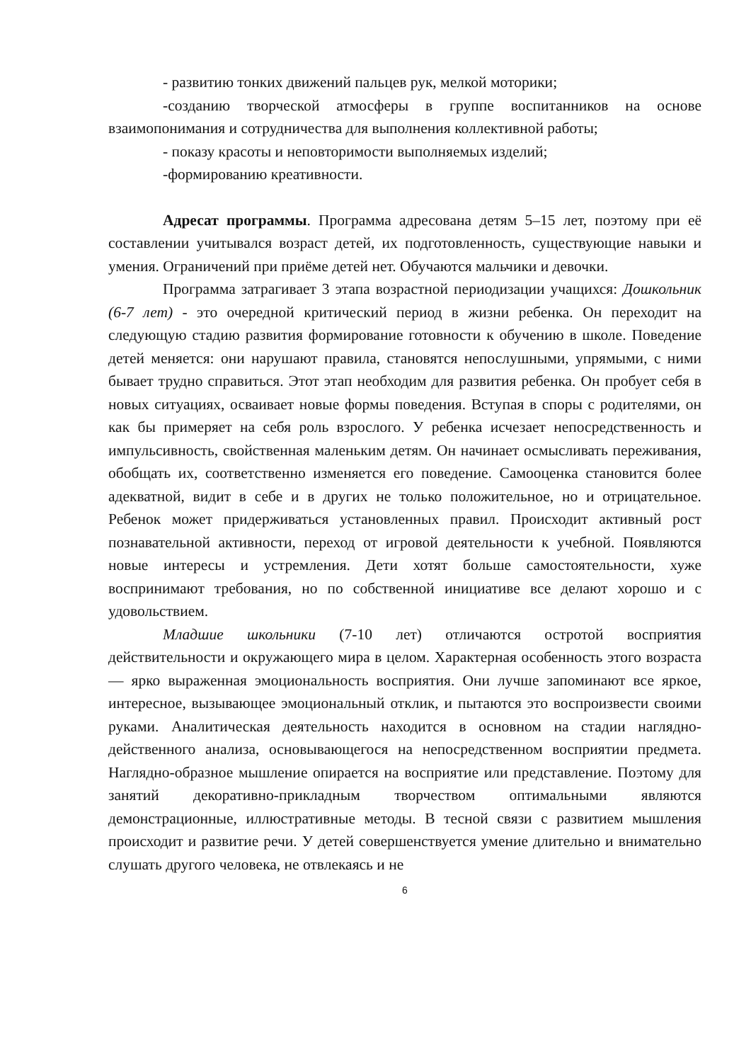- развитию тонких движений пальцев рук, мелкой моторики;
-созданию творческой атмосферы в группе воспитанников на основе взаимопонимания и сотрудничества для выполнения коллективной работы;
- показу красоты и неповторимости выполняемых изделий;
-формированию креативности.
Адресат программы. Программа адресована детям 5–15 лет, поэтому при её составлении учитывался возраст детей, их подготовленность, существующие навыки и умения. Ограничений при приёме детей нет. Обучаются мальчики и девочки.
Программа затрагивает 3 этапа возрастной периодизации учащихся: Дошкольник (6-7 лет) - это очередной критический период в жизни ребенка. Он переходит на следующую стадию развития формирование готовности к обучению в школе. Поведение детей меняется: они нарушают правила, становятся непослушными, упрямыми, с ними бывает трудно справиться. Этот этап необходим для развития ребенка. Он пробует себя в новых ситуациях, осваивает новые формы поведения. Вступая в споры с родителями, он как бы примеряет на себя роль взрослого. У ребенка исчезает непосредственность и импульсивность, свойственная маленьким детям. Он начинает осмысливать переживания, обобщать их, соответственно изменяется его поведение. Самооценка становится более адекватной, видит в себе и в других не только положительное, но и отрицательное. Ребенок может придерживаться установленных правил. Происходит активный рост познавательной активности, переход от игровой деятельности к учебной. Появляются новые интересы и устремления. Дети хотят больше самостоятельности, хуже воспринимают требования, но по собственной инициативе все делают хорошо и с удовольствием.
Младшие школьники (7-10 лет) отличаются остротой восприятия действительности и окружающего мира в целом. Характерная особенность этого возраста — ярко выраженная эмоциональность восприятия. Они лучше запоминают все яркое, интересное, вызывающее эмоциональный отклик, и пытаются это воспроизвести своими руками. Аналитическая деятельность находится в основном на стадии наглядно-действенного анализа, основывающегося на непосредственном восприятии предмета. Наглядно-образное мышление опирается на восприятие или представление. Поэтому для занятий декоративно-прикладным творчеством оптимальными являются демонстрационные, иллюстративные методы. В тесной связи с развитием мышления происходит и развитие речи. У детей совершенствуется умение длительно и внимательно слушать другого человека, не отвлекаясь и не
6